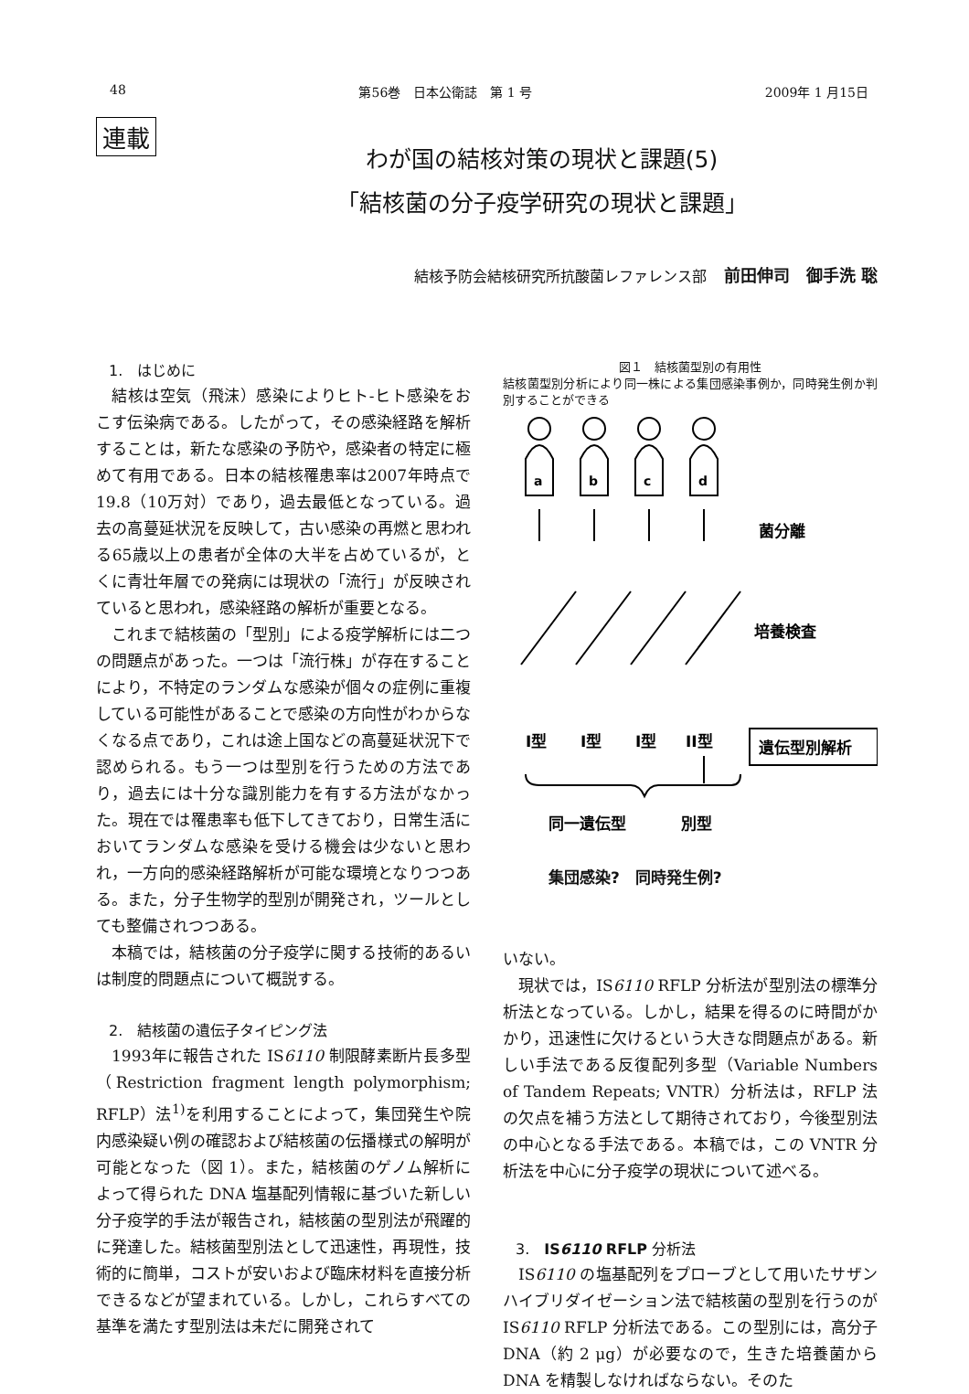48 第56巻　日本公衛誌　第 1 号 2009年 1 月15日
連載
わが国の結核対策の現状と課題(5)
「結核菌の分子疫学研究の現状と課題」
結核予防会結核研究所抗酸菌レファレンス部 前田伸司　御手洗 聡
1.　はじめに
結核は空気（飛沫）感染によりヒト-ヒト感染をおこす伝染病である。したがって，その感染経路を解析することは，新たな感染の予防や，感染者の特定に極めて有用である。日本の結核罹患率は2007年時点で19.8（10万対）であり，過去最低となっている。過去の高蔓延状況を反映して，古い感染の再燃と思われる65歳以上の患者が全体の大半を占めているが，とくに青壮年層での発病には現状の「流行」が反映されていると思われ，感染経路の解析が重要となる。
これまで結核菌の「型別」による疫学解析には二つの問題点があった。一つは「流行株」が存在することにより，不特定のランダムな感染が個々の症例に重複している可能性があることで感染の方向性がわからなくなる点であり，これは途上国などの高蔓延状況下で認められる。もう一つは型別を行うための方法であり，過去には十分な識別能力を有する方法がなかった。現在では罹患率も低下してきており，日常生活においてランダムな感染を受ける機会は少ないと思われ，一方向的感染経路解析が可能な環境となりつつある。また，分子生物学的型別が開発され，ツールとしても整備されつつある。
本稿では，結核菌の分子疫学に関する技術的あるいは制度的問題点について概説する。
2.　結核菌の遺伝子タイピング法
1993年に報告された IS6110 制限酵素断片長多型（Restriction fragment length polymorphism; RFLP）法<sup>1)</sup>を利用することによって，集団発生や院内感染疑い例の確認および結核菌の伝播様式の解明が可能となった（図 1）。また，結核菌のゲノム解析によって得られた DNA 塩基配列情報に基づいた新しい分子疫学的手法が報告され，結核菌の型別法が飛躍的に発達した。結核菌型別法として迅速性，再現性，技術的に簡単，コストが安いおよび臨床材料を直接分析できるなどが望まれている。しかし，これらすべての基準を満たす型別法は未だに開発されて
図１　結核菌型別の有用性
結核菌型別分析により同一株による集団感染事例か，同時発生例か判別することができる
a
b
c
d
菌分離
培養検査
遺伝型別解析
I型
I型
I型
II型
同一遺伝型
別型
集団感染?　同時発生例?
いない。
現状では，IS6110 RFLP 分析法が型別法の標準分析法となっている。しかし，結果を得るのに時間がかかり，迅速性に欠けるという大きな問題点がある。新しい手法である反復配列多型（Variable Numbers of Tandem Repeats; VNTR）分析法は，RFLP 法の欠点を補う方法として期待されており，今後型別法の中心となる手法である。本稿では，この VNTR 分析法を中心に分子疫学の現状について述べる。
3.　IS6110 RFLP 分析法
IS6110 の塩基配列をプローブとして用いたサザンハイブリダイゼーション法で結核菌の型別を行うのが IS6110 RFLP 分析法である。この型別には，高分子 DNA（約 2 μg）が必要なので，生きた培養菌から DNA を精製しなければならない。そのた